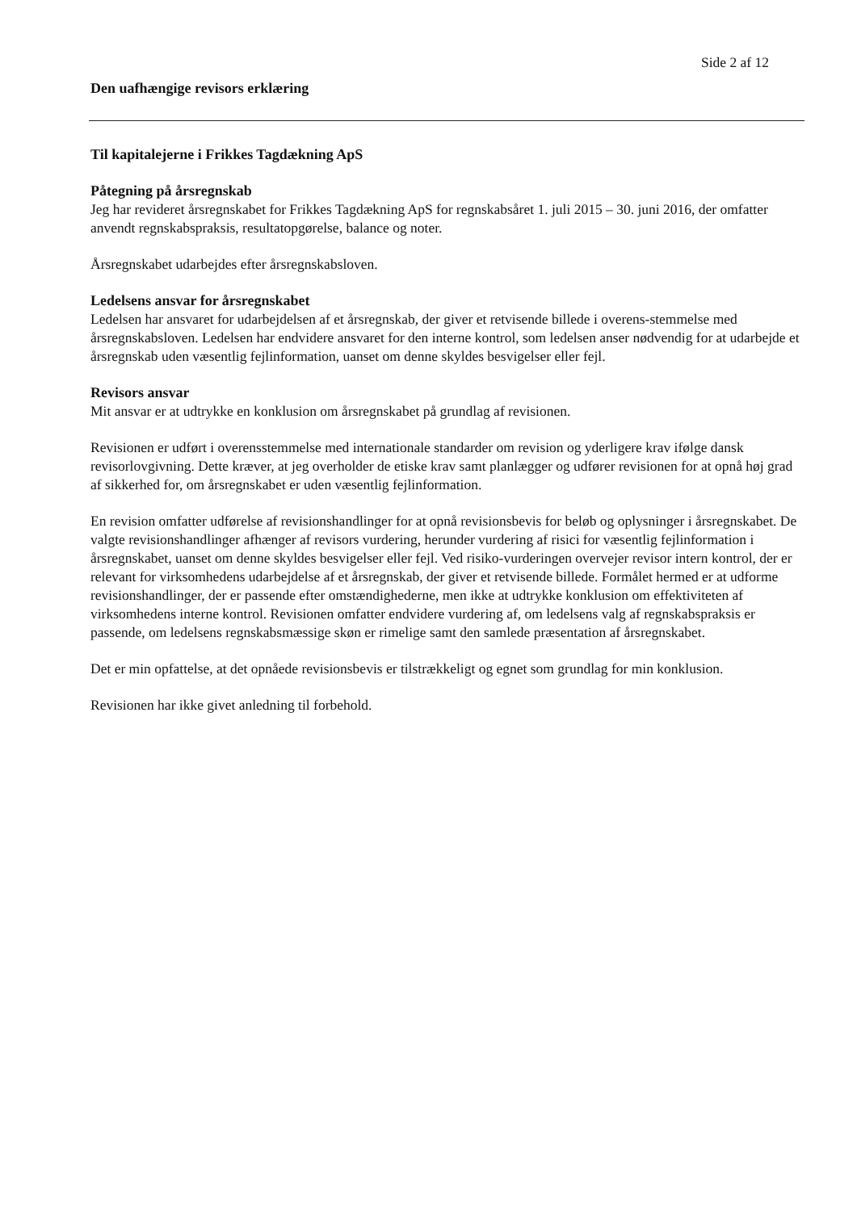Side 2 af 12
Den uafhængige revisors erklæring
Til kapitalejerne i Frikkes Tagdækning ApS
Påtegning på årsregnskab
Jeg har revideret årsregnskabet for Frikkes Tagdækning ApS for regnskabsåret 1. juli 2015 – 30. juni 2016, der omfatter anvendt regnskabspraksis, resultatopgørelse, balance og noter.
Årsregnskabet udarbejdes efter årsregnskabsloven.
Ledelsens ansvar for årsregnskabet
Ledelsen har ansvaret for udarbejdelsen af et årsregnskab, der giver et retvisende billede i overens-stemmelse med årsregnskabsloven. Ledelsen har endvidere ansvaret for den interne kontrol, som ledelsen anser nødvendig for at udarbejde et årsregnskab uden væsentlig fejlinformation, uanset om denne skyldes besvigelser eller fejl.
Revisors ansvar
Mit ansvar er at udtrykke en konklusion om årsregnskabet på grundlag af revisionen.
Revisionen er udført i overensstemmelse med internationale standarder om revision og yderligere krav ifølge dansk revisorlovgivning. Dette kræver, at jeg overholder de etiske krav samt planlægger og udfører revisionen for at opnå høj grad af sikkerhed for, om årsregnskabet er uden væsentlig fejlinformation.
En revision omfatter udførelse af revisionshandlinger for at opnå revisionsbevis for beløb og oplysninger i årsregnskabet. De valgte revisionshandlinger afhænger af revisors vurdering, herunder vurdering af risici for væsentlig fejlinformation i årsregnskabet, uanset om denne skyldes besvigelser eller fejl. Ved risiko-vurderingen overvejer revisor intern kontrol, der er relevant for virksomhedens udarbejdelse af et årsregnskab, der giver et retvisende billede. Formålet hermed er at udforme revisionshandlinger, der er passende efter omstændighederne, men ikke at udtrykke konklusion om effektiviteten af virksomhedens interne kontrol. Revisionen omfatter endvidere vurdering af, om ledelsens valg af regnskabspraksis er passende, om ledelsens regnskabsmæssige skøn er rimelige samt den samlede præsentation af årsregnskabet.
Det er min opfattelse, at det opnåede revisionsbevis er tilstrækkeligt og egnet som grundlag for min konklusion.
Revisionen har ikke givet anledning til forbehold.